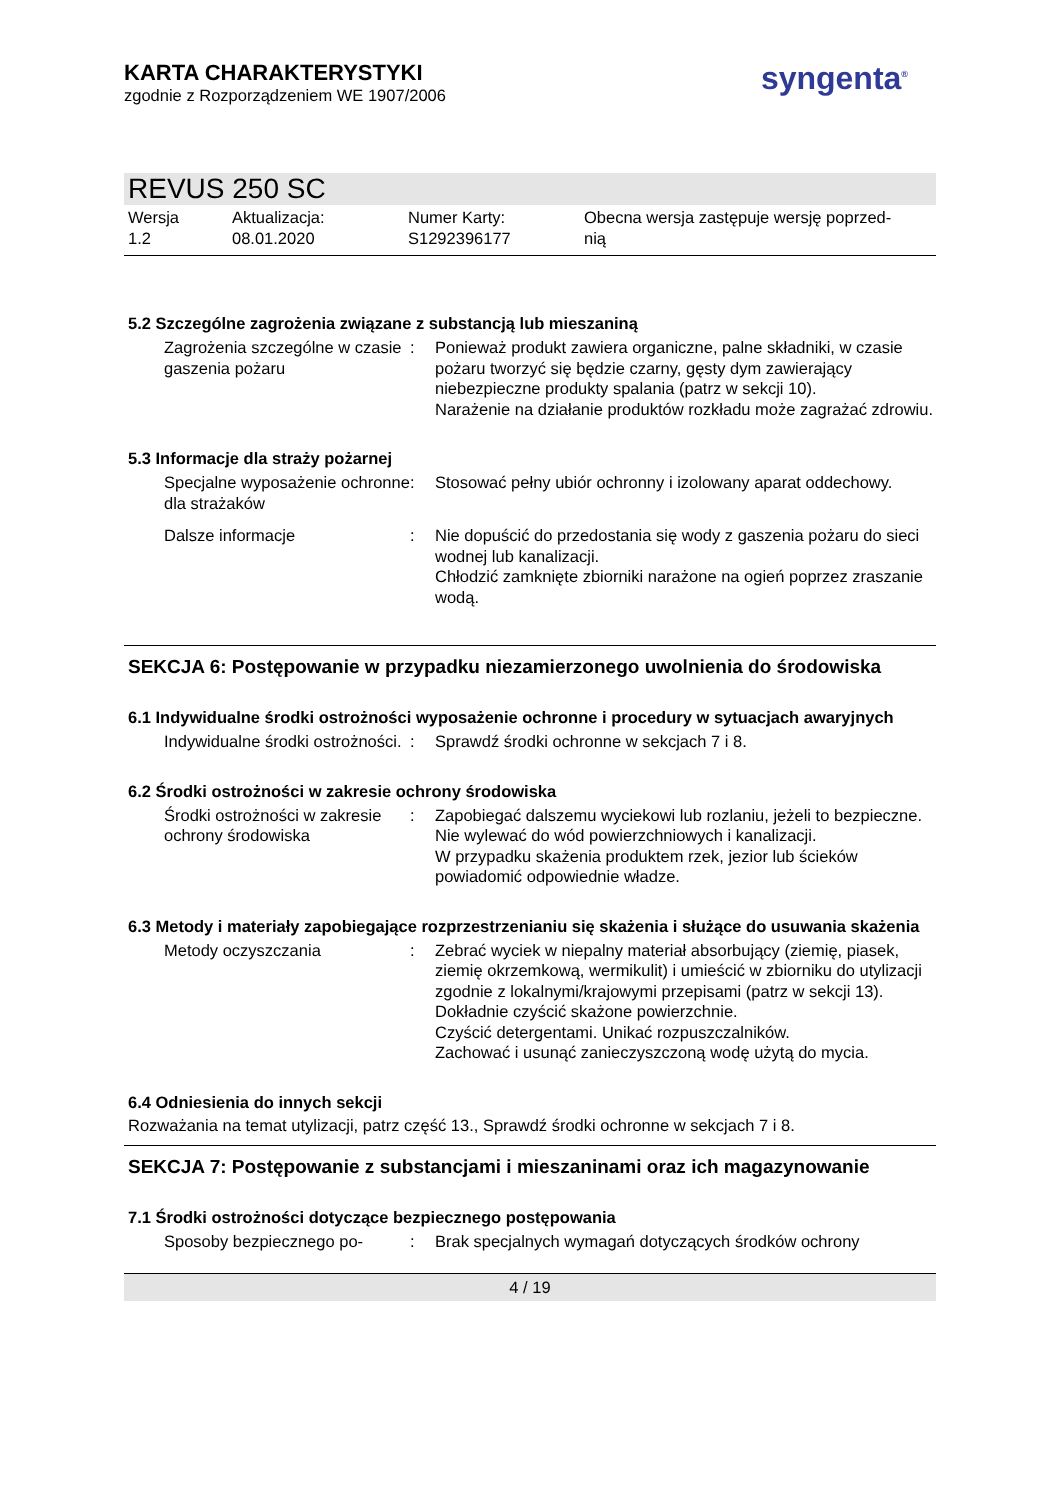KARTA CHARAKTERYSTYKI
zgodnie z Rozporządzeniem WE 1907/2006
syngenta<sup>®</sup>
REVUS 250 SC
Wersja
1.2
Aktualizacja:
08.01.2020
Numer Karty:
S1292396177
Obecna wersja zastępuje wersję poprzed-
nią
5.2 Szczególne zagrożenia związane z substancją lub mieszaniną
| Zagrożenia szczególne w czasie gaszenia pożaru | : | Ponieważ produkt zawiera organiczne, palne składniki, w czasie pożaru tworzyć się będzie czarny, gęsty dym zawierający niebezpieczne produkty spalania (patrz w sekcji 10). Narażenie na działanie produktów rozkładu może zagrażać zdrowiu. |
5.3 Informacje dla straży pożarnej
| Specjalne wyposażenie ochronne dla strażaków | : | Stosować pełny ubiór ochronny i izolowany aparat oddechowy. |
| Dalsze informacje | : | Nie dopuścić do przedostania się wody z gaszenia pożaru do sieci wodnej lub kanalizacji. Chłodzić zamknięte zbiorniki narażone na ogień poprzez zraszanie wodą. |
SEKCJA 6: Postępowanie w przypadku niezamierzonego uwolnienia do środowiska
6.1 Indywidualne środki ostrożności wyposażenie ochronne i procedury w sytuacjach awaryjnych
| Indywidualne środki ostrożności. | : | Sprawdź środki ochronne w sekcjach 7 i 8. |
6.2 Środki ostrożności w zakresie ochrony środowiska
| Środki ostrożności w zakresie ochrony środowiska | : | Zapobiegać dalszemu wyciekowi lub rozlaniu, jeżeli to bezpieczne. Nie wylewać do wód powierzchniowych i kanalizacji. W przypadku skażenia produktem rzek, jezior lub ścieków powiadomić odpowiednie władze. |
6.3 Metody i materiały zapobiegające rozprzestrzenianiu się skażenia i służące do usuwania skażenia
| Metody oczyszczania | : | Zebrać wyciek w niepalny materiał absorbujący (ziemię, piasek, ziemię okrzemkową, wermikulit) i umieścić w zbiorniku do utylizacji zgodnie z lokalnymi/krajowymi przepisami (patrz w sekcji 13). Dokładnie czyścić skażone powierzchnie. Czyścić detergentami. Unikać rozpuszczalników. Zachować i usunąć zanieczyszczoną wodę użytą do mycia. |
6.4 Odniesienia do innych sekcji
Rozważania na temat utylizacji, patrz część 13., Sprawdź środki ochronne w sekcjach 7 i 8.
SEKCJA 7: Postępowanie z substancjami i mieszaninami oraz ich magazynowanie
7.1 Środki ostrożności dotyczące bezpiecznego postępowania
| Sposoby bezpiecznego po- | : | Brak specjalnych wymagań dotyczących środków ochrony |
4 / 19